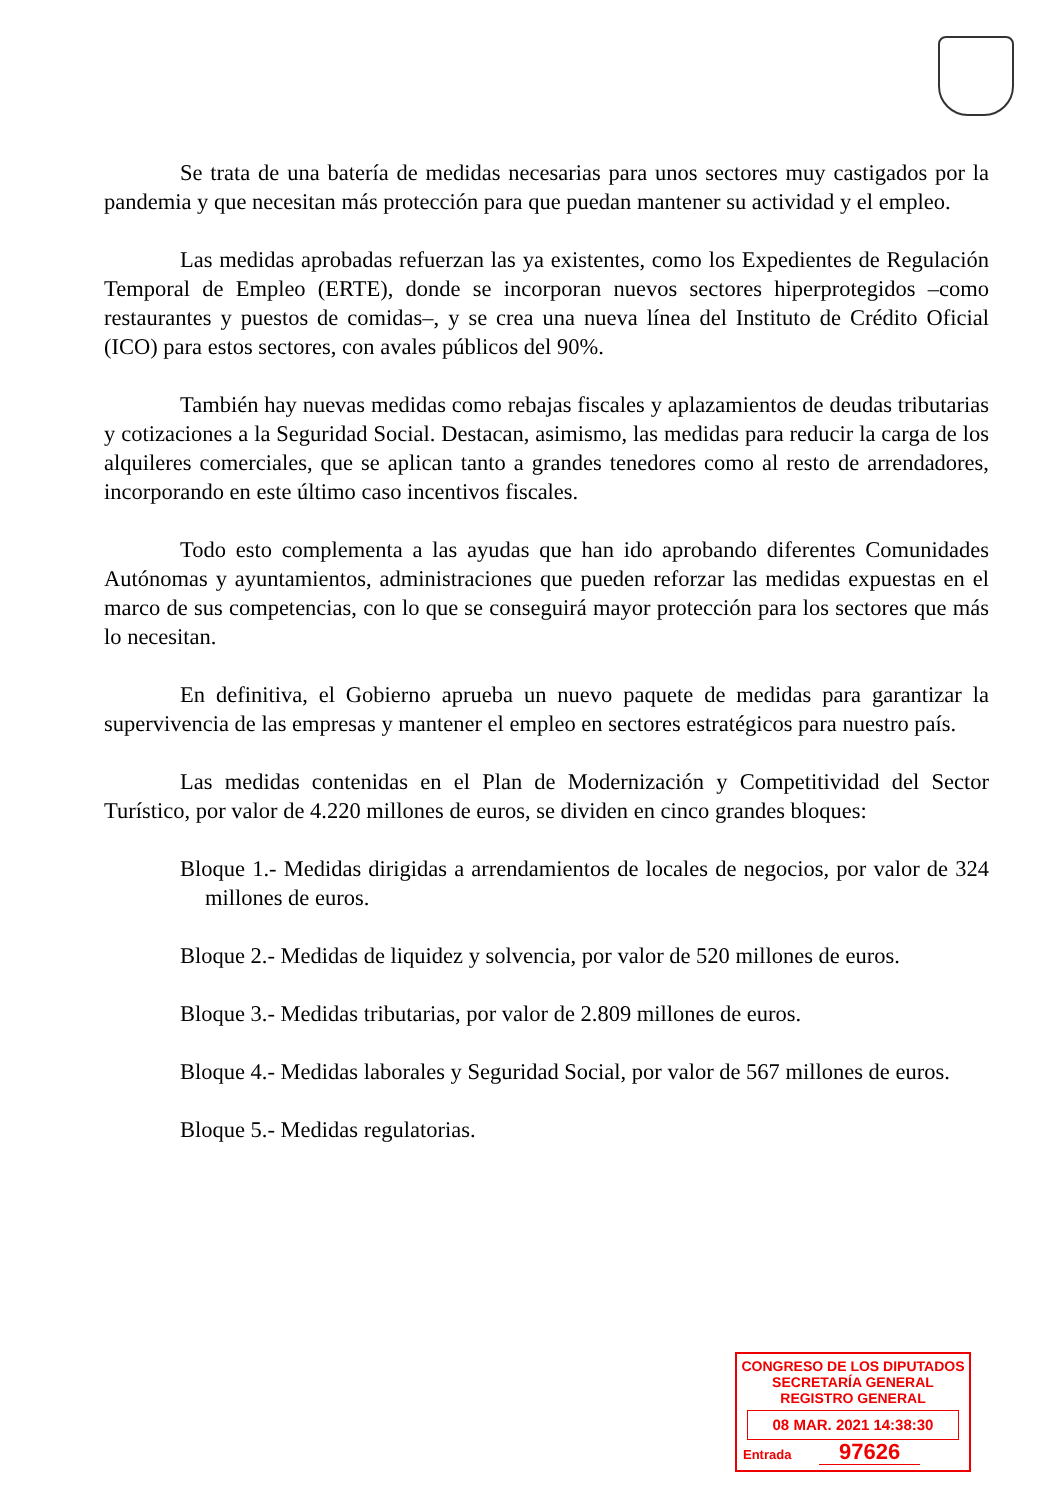Se trata de una batería de medidas necesarias para unos sectores muy castigados por la pandemia y que necesitan más protección para que puedan mantener su actividad y el empleo.
Las medidas aprobadas refuerzan las ya existentes, como los Expedientes de Regulación Temporal de Empleo (ERTE), donde se incorporan nuevos sectores hiperprotegidos –como restaurantes y puestos de comidas–, y se crea una nueva línea del Instituto de Crédito Oficial (ICO) para estos sectores, con avales públicos del 90%.
También hay nuevas medidas como rebajas fiscales y aplazamientos de deudas tributarias y cotizaciones a la Seguridad Social. Destacan, asimismo, las medidas para reducir la carga de los alquileres comerciales, que se aplican tanto a grandes tenedores como al resto de arrendadores, incorporando en este último caso incentivos fiscales.
Todo esto complementa a las ayudas que han ido aprobando diferentes Comunidades Autónomas y ayuntamientos, administraciones que pueden reforzar las medidas expuestas en el marco de sus competencias, con lo que se conseguirá mayor protección para los sectores que más lo necesitan.
En definitiva, el Gobierno aprueba un nuevo paquete de medidas para garantizar la supervivencia de las empresas y mantener el empleo en sectores estratégicos para nuestro país.
Las medidas contenidas en el Plan de Modernización y Competitividad del Sector Turístico, por valor de 4.220 millones de euros, se dividen en cinco grandes bloques:
Bloque 1.- Medidas dirigidas a arrendamientos de locales de negocios, por valor de 324 millones de euros.
Bloque 2.- Medidas de liquidez y solvencia, por valor de 520 millones de euros.
Bloque 3.- Medidas tributarias, por valor de 2.809 millones de euros.
Bloque 4.- Medidas laborales y Seguridad Social, por valor de 567 millones de euros.
Bloque 5.- Medidas regulatorias.
CONGRESO DE LOS DIPUTADOS
SECRETARÍA GENERAL
REGISTRO GENERAL
08 MAR. 2021 14:38:30
Entrada 97626